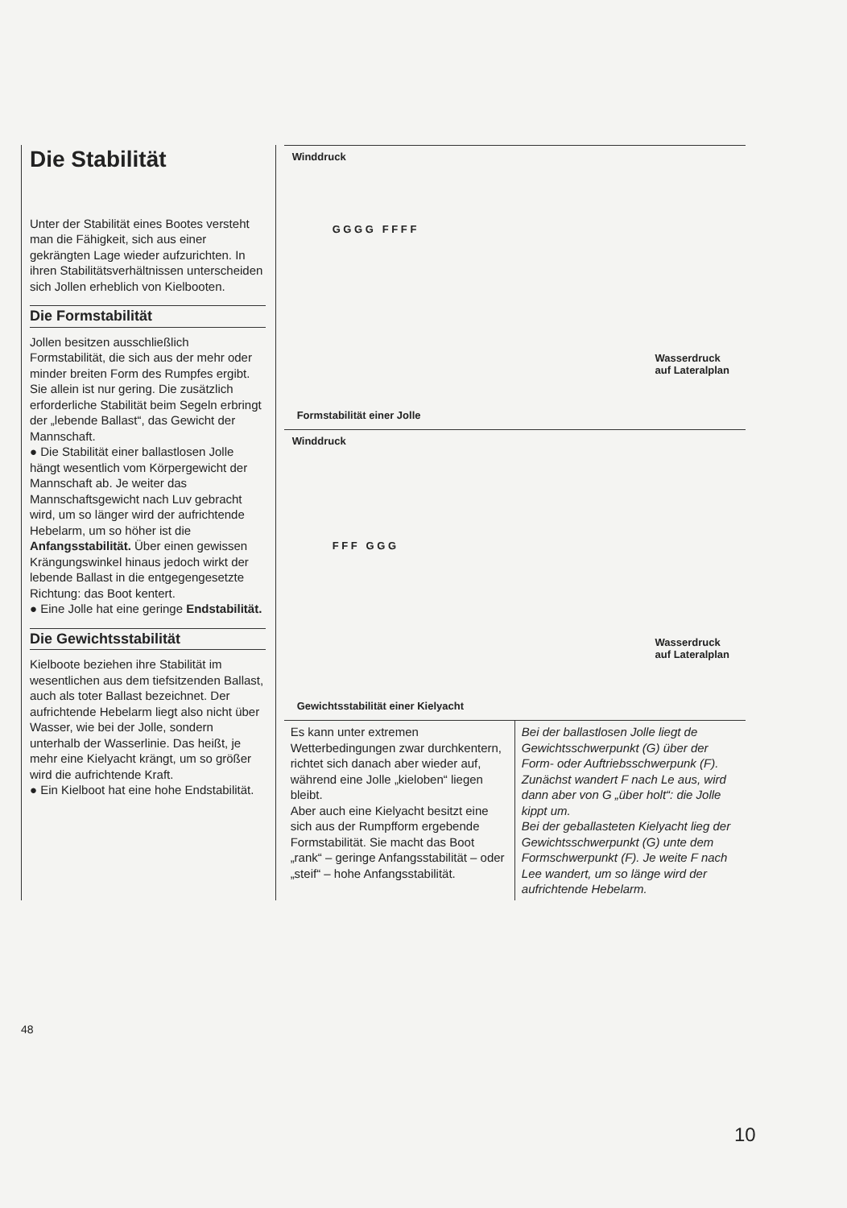Die Stabilität
Unter der Stabilität eines Bootes versteht man die Fähigkeit, sich aus einer gekrängten Lage wieder aufzurichten. In ihren Stabilitätsverhältnissen unterscheiden sich Jollen erheblich von Kielbooten.
Die Formstabilität
Jollen besitzen ausschließlich Formstabilität, die sich aus der mehr oder minder breiten Form des Rumpfes ergibt. Sie allein ist nur gering. Die zusätzlich erforderliche Stabilität beim Segeln erbringt der „lebende Ballast“, das Gewicht der Mannschaft.
● Die Stabilität einer ballastlosen Jolle hängt wesentlich vom Körpergewicht der Mannschaft ab. Je weiter das Mannschaftsgewicht nach Luv gebracht wird, um so länger wird der aufrichtende Hebelarm, um so höher ist die Anfangsstabilität. Über einen gewissen Krängungswinkel hinaus jedoch wirkt der lebende Ballast in die entgegengesetzte Richtung: das Boot kentert.
● Eine Jolle hat eine geringe Endstabilität.
Die Gewichtsstabilität
Kielboote beziehen ihre Stabilität im wesentlichen aus dem tiefsitzenden Ballast, auch als toter Ballast bezeichnet. Der aufrichtende Hebelarm liegt also nicht über Wasser, wie bei der Jolle, sondern unterhalb der Wasserlinie. Das heißt, je mehr eine Kielyacht krängt, um so größer wird die aufrichtende Kraft.
● Ein Kielboot hat eine hohe Endstabilität.
Winddruck
G G G G F F F F
Wasserdruck
auf Lateralplan
Formstabilität einer Jolle
Winddruck
F F F G G G
Wasserdruck
auf Lateralplan
Gewichtsstabilität einer Kielyacht
Es kann unter extremen Wetterbedingungen zwar durchkentern, richtet sich danach aber wieder auf, während eine Jolle „kieloben“ liegen bleibt.
Aber auch eine Kielyacht besitzt eine sich aus der Rumpfform ergebende Formstabilität. Sie macht das Boot „rank“ – geringe Anfangsstabilität – oder „steif“ – hohe Anfangsstabilität.
Bei der ballastlosen Jolle liegt de Gewichtsschwerpunkt (G) über der Form- oder Auftriebsschwerpunk (F). Zunächst wandert F nach Le aus, wird dann aber von G „über holt“: die Jolle kippt um.
Bei der geballasteten Kielyacht lieg der Gewichtsschwerpunkt (G) unte dem Formschwerpunkt (F). Je weite F nach Lee wandert, um so länge wird der aufrichtende Hebelarm.
48
10